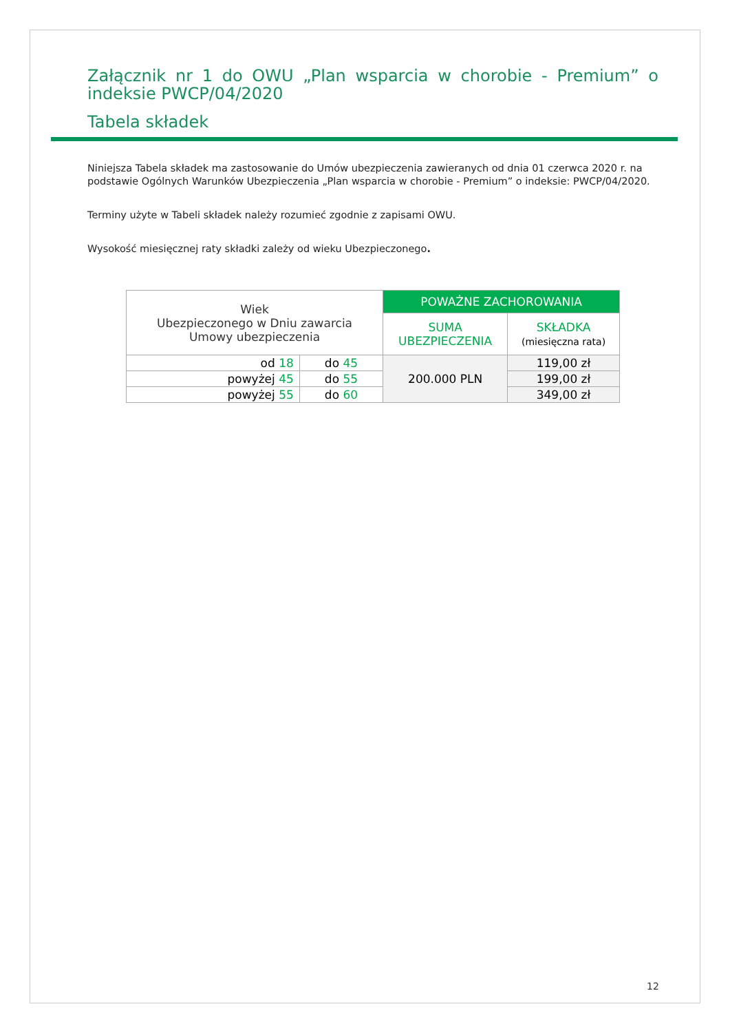Załącznik nr 1 do OWU „Plan wsparcia w chorobie - Premium” o indeksie PWCP/04/2020
Tabela składek
Niniejsza Tabela składek ma zastosowanie do Umów ubezpieczenia zawieranych od dnia 01 czerwca 2020 r. na podstawie Ogólnych Warunków Ubezpieczenia „Plan wsparcia w chorobie - Premium” o indeksie: PWCP/04/2020.
Terminy użyte w Tabeli składek należy rozumieć zgodnie z zapisami OWU.
Wysokość miesięcznej raty składki zależy od wieku Ubezpieczonego.
| Wiek Ubezpieczonego w Dniu zawarcia Umowy ubezpieczenia | | POWAŻNE ZACHOROWANIA | |
| --- | --- | --- | --- |
| | | SUMA UBEZPIECZENIA | SKŁADKA (miesięczna rata) |
| od 18 | do 45 | 200.000 PLN | 119,00 zł |
| powyżej 45 | do 55 | | 199,00 zł |
| powyżej 55 | do 60 | | 349,00 zł |
12